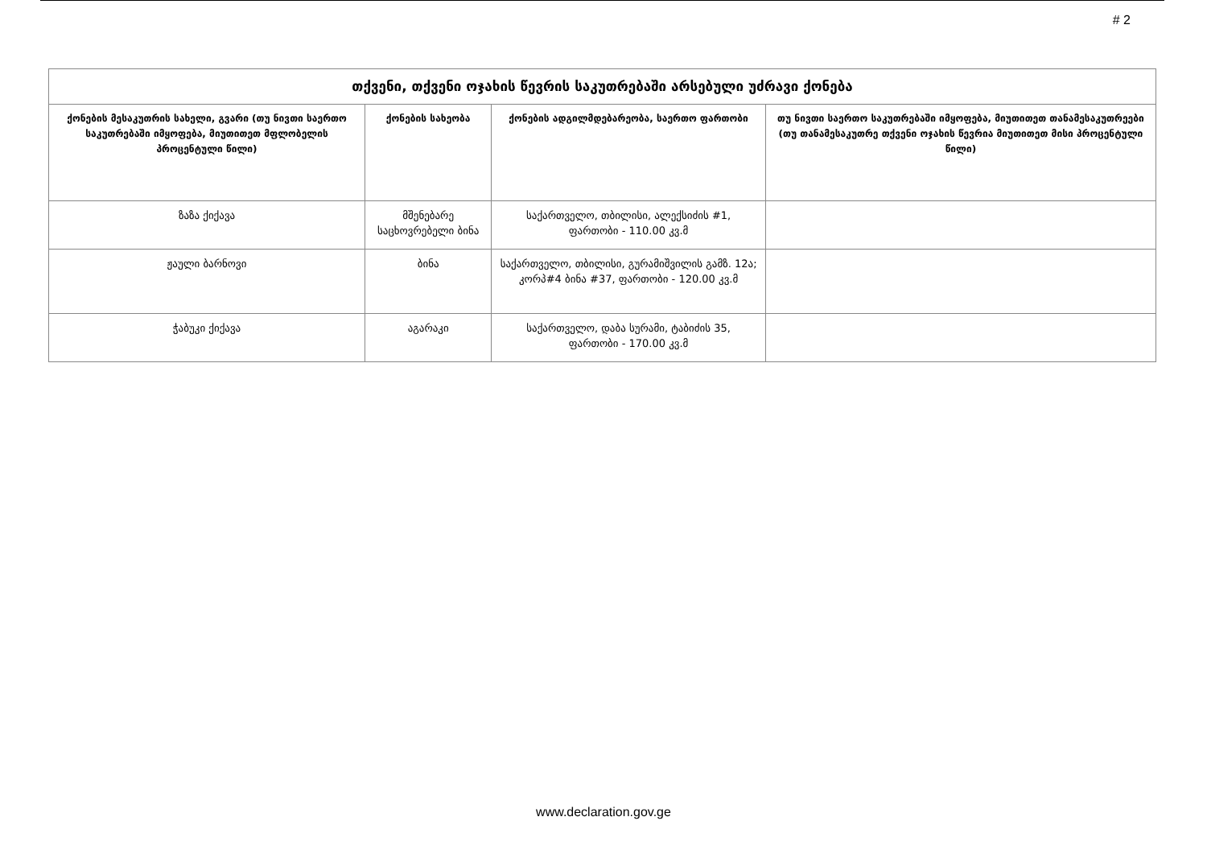# 2
| თქვენი, თქვენი ოჯახის წევრის საკუთრებაში არსებული უძრავი ქონება | | | |
| --- | --- | --- | --- |
| ქონების მესაკუთრის სახელი, გვარი (თუ ნივთი საერთო საკუთრებაში იმყოფება, მიუთითეთ მფლობელის პროცენტული წილი) | ქონების სახეობა | ქონების ადგილმდებარეობა, საერთო ფართობი | თუ ნივთი საერთო საკუთრებაში იმყოფება, მიუთითეთ თანამესაკუთრეები (თუ თანამესაკუთრე თქვენი ოჯახის წევრია მიუთითეთ მისი პროცენტული წილი) |
| ზაზა ქიქავა | მშენებარე საცხოვრებელი ბინა | საქართველო, თბილისი, ალექსიძის #1, ფართობი - 110.00 კვ.მ | |
| ჟაული ბარნოვი | ბინა | საქართველო, თბილისი, გურამიშვილის გამზ. 12ა; კორპ#4 ბინა #37, ფართობი - 120.00 კვ.მ | |
| ჭაბუკი ქიქავა | აგარაკი | საქართველო, დაბა სურამი, ტაბიძის 35, ფართობი - 170.00 კვ.მ | |
www.declaration.gov.ge